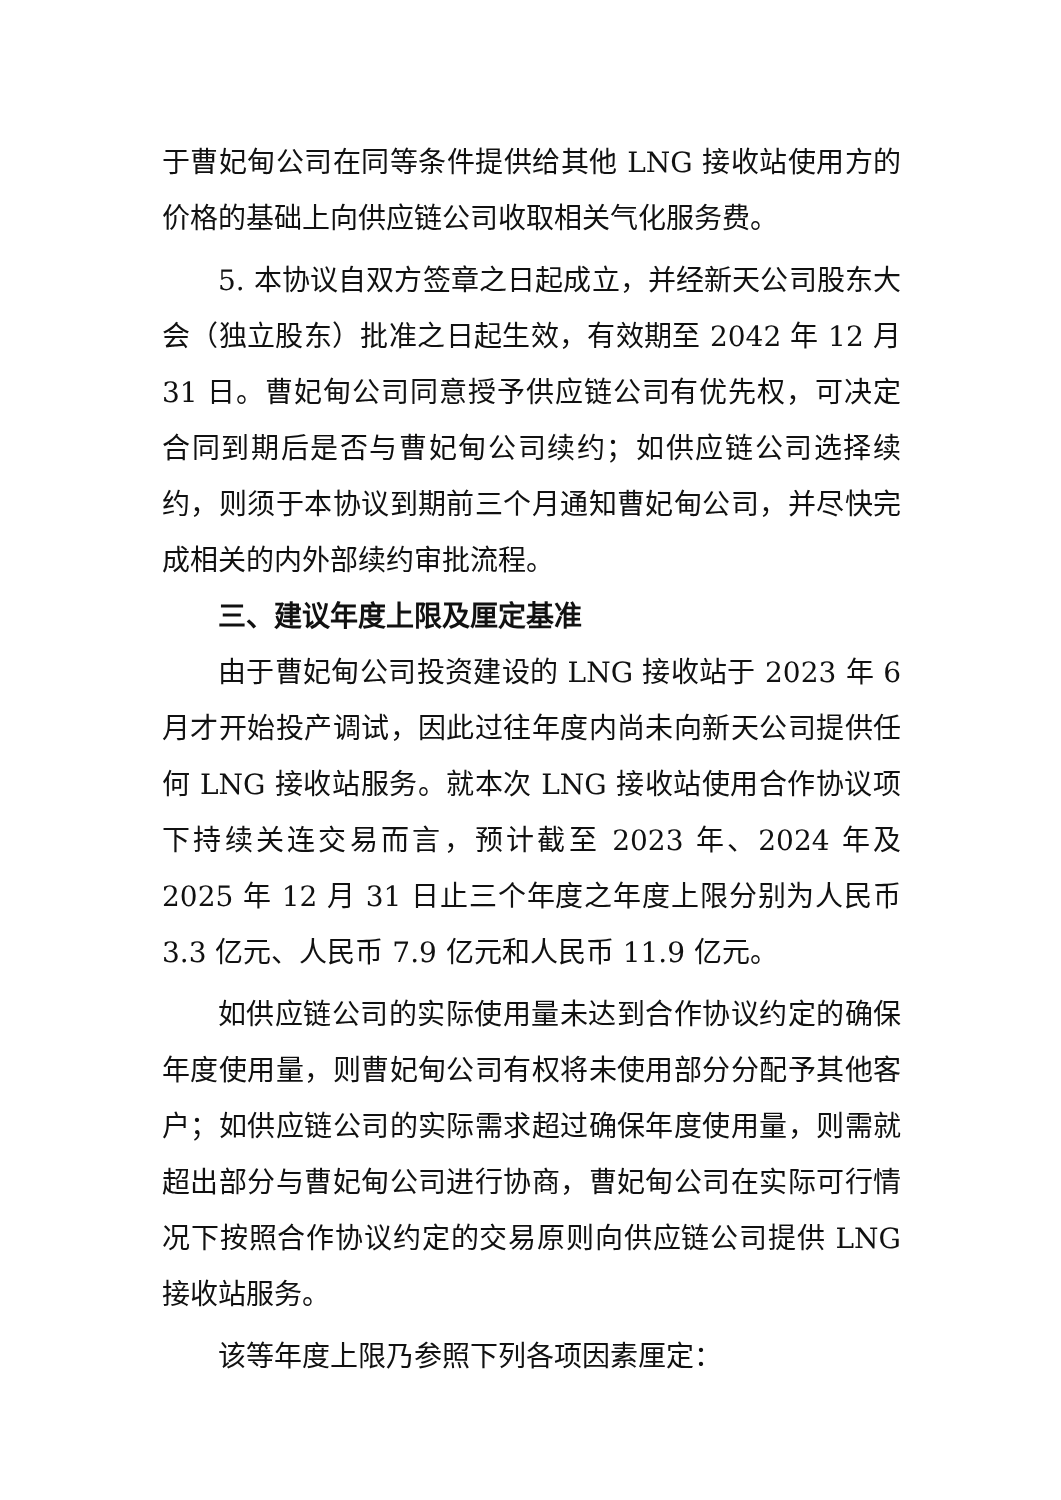于曹妃甸公司在同等条件提供给其他 LNG 接收站使用方的价格的基础上向供应链公司收取相关气化服务费。
5. 本协议自双方签章之日起成立，并经新天公司股东大会（独立股东）批准之日起生效，有效期至 2042 年 12 月 31 日。曹妃甸公司同意授予供应链公司有优先权，可决定合同到期后是否与曹妃甸公司续约；如供应链公司选择续约，则须于本协议到期前三个月通知曹妃甸公司，并尽快完成相关的内外部续约审批流程。
三、建议年度上限及厘定基准
由于曹妃甸公司投资建设的 LNG 接收站于 2023 年 6 月才开始投产调试，因此过往年度内尚未向新天公司提供任何 LNG 接收站服务。就本次 LNG 接收站使用合作协议项下持续关连交易而言，预计截至 2023 年、2024 年及 2025 年 12 月 31 日止三个年度之年度上限分别为人民币 3.3 亿元、人民币 7.9 亿元和人民币 11.9 亿元。
如供应链公司的实际使用量未达到合作协议约定的确保年度使用量，则曹妃甸公司有权将未使用部分分配予其他客户；如供应链公司的实际需求超过确保年度使用量，则需就超出部分与曹妃甸公司进行协商，曹妃甸公司在实际可行情况下按照合作协议约定的交易原则向供应链公司提供 LNG 接收站服务。
该等年度上限乃参照下列各项因素厘定：